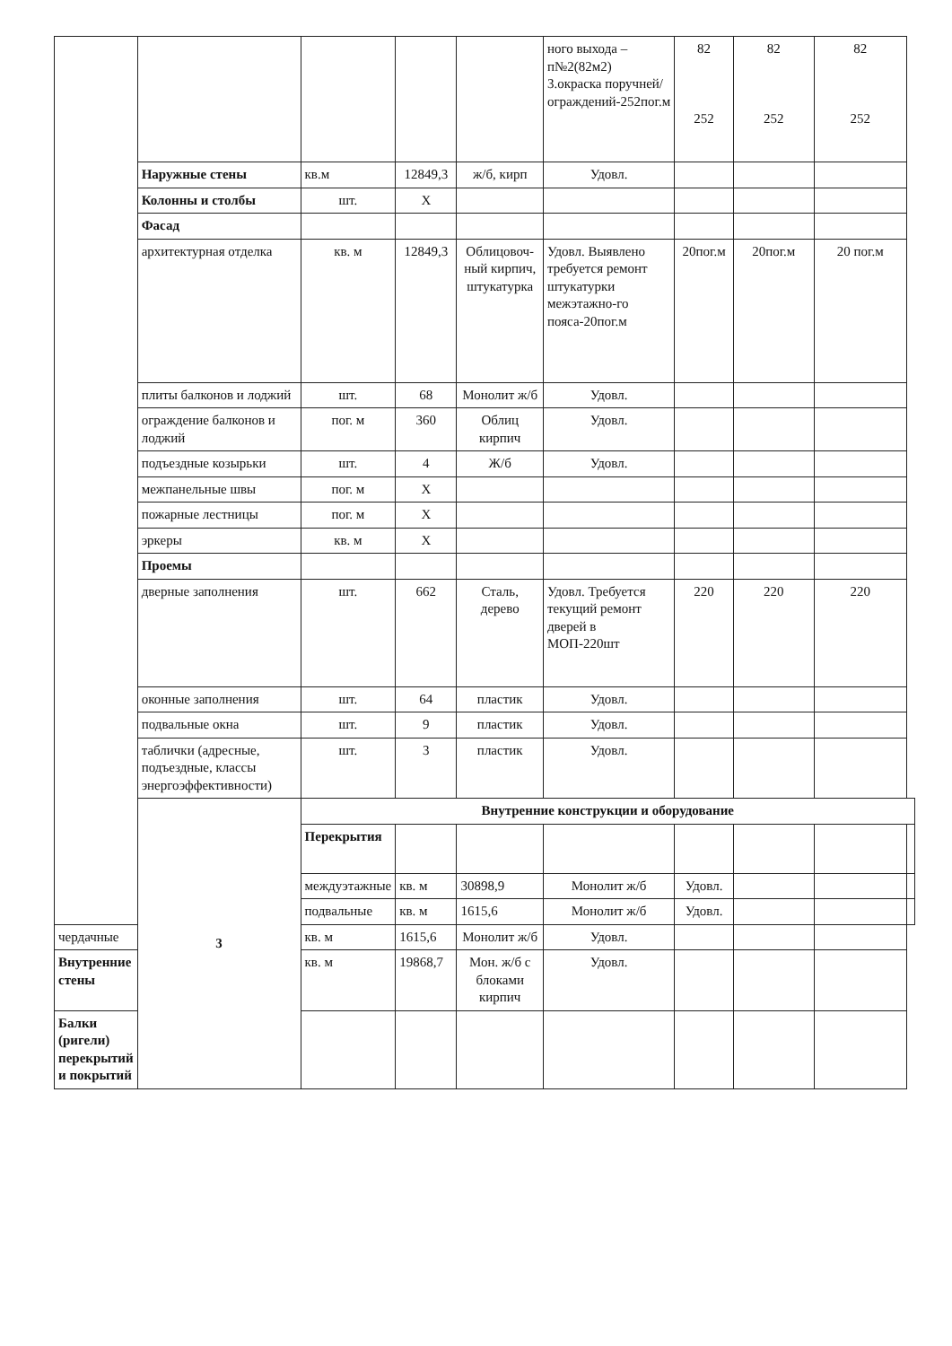| | | | | | ного выхода – п№2(82м2) 3.окраска поручней/ограждений-252пог.м | 82 252 | 82 252 | 82 252 | |
| | Наружные стены | кв.м | 12849,3 | ж/б, кирп | Удовл. | | | | |
| | Колонны и столбы | шт. | Х | | | | | | |
| | Фасад | | | | | | | | |
| | архитектурная отделка | кв. м | 12849,3 | Облицовоч-ный кирпич, штукатурка | Удовл. Выявлено требуется ремонт штукатурки межэтажно-го пояса-20пог.м | 20пог.м | 20пог.м | 20 пог.м | |
| | плиты балконов и лоджий | шт. | 68 | Монолит ж/б | Удовл. | | | | |
| | ограждение балконов и лоджий | пог. м | 360 | Облиц кирпич | Удовл. | | | | |
| | подъездные козырьки | шт. | 4 | Ж/б | Удовл. | | | | |
| | межпанельные швы | пог. м | Х | | | | | | |
| | пожарные лестницы | пог. м | Х | | | | | | |
| | эркеры | кв. м | Х | | | | | | |
| | Проемы | | | | | | | | |
| | дверные заполнения | шт. | 662 | Сталь, дерево | Удовл. Требуется текущий ремонт дверей в МОП-220шт | 220 | 220 | 220 | |
| | оконные заполнения | шт. | 64 | пластик | Удовл. | | | | |
| | подвальные окна | шт. | 9 | пластик | Удовл. | | | | |
| | таблички (адресные, подъездные, классы энергоэффективности) | шт. | 3 | пластик | Удовл. | | | | |
| | 3 | Внутренние конструкции и оборудование | | | | | | | |
| | | Перекрытия | | | | | | | |
| | | междуэтажные | кв. м | 30898,9 | Монолит ж/б | Удовл. | | | |
| | | подвальные | кв. м | 1615,6 | Монолит ж/б | Удовл. | | | |
| чердачные | | кв. м | 1615,6 | Монолит ж/б | Удовл. | | | | |
| Внутренние стены | | кв. м | 19868,7 | Мон. ж/б с блоками кирпич | Удовл. | | | | |
| Балки (ригели) перекрытий и покрытий | | | | | | | | | |